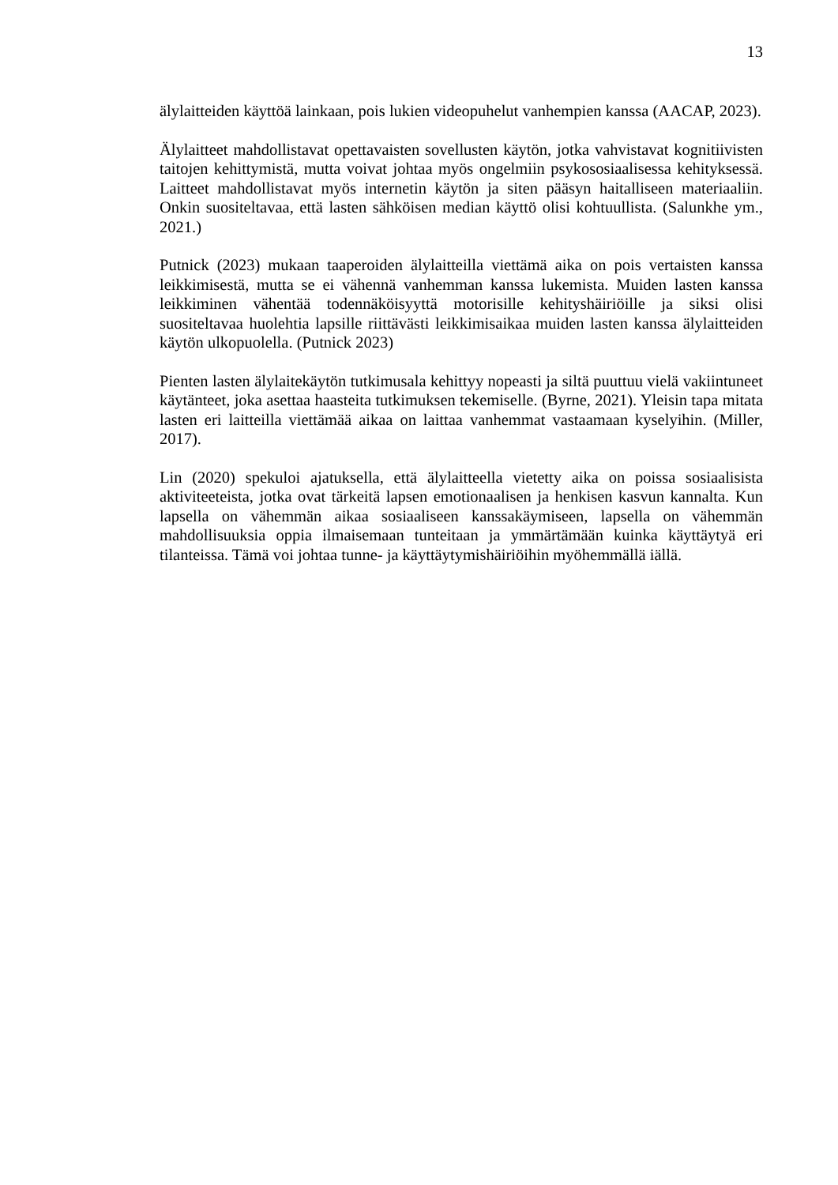13
älylaitteiden käyttöä lainkaan, pois lukien videopuhelut vanhempien kanssa (AACAP, 2023).
Älylaitteet mahdollistavat opettavaisten sovellusten käytön, jotka vahvistavat kognitiivisten taitojen kehittymistä, mutta voivat johtaa myös ongelmiin psykososiaalisessa kehityksessä. Laitteet mahdollistavat myös internetin käytön ja siten pääsyn haitalliseen materiaaliin. Onkin suositeltavaa, että lasten sähköisen median käyttö olisi kohtuullista. (Salunkhe ym., 2021.)
Putnick (2023) mukaan taaperoiden älylaitteilla viettämä aika on pois vertaisten kanssa leikkimisestä, mutta se ei vähennä vanhemman kanssa lukemista. Muiden lasten kanssa leikkiminen vähentää todennäköisyyttä motorisille kehityshäiriöille ja siksi olisi suositeltavaa huolehtia lapsille riittävästi leikkimisaikaa muiden lasten kanssa älylaitteiden käytön ulkopuolella. (Putnick 2023)
Pienten lasten älylaitekäytön tutkimusala kehittyy nopeasti ja siltä puuttuu vielä vakiintuneet käytänteet, joka asettaa haasteita tutkimuksen tekemiselle. (Byrne, 2021). Yleisin tapa mitata lasten eri laitteilla viettämää aikaa on laittaa vanhemmat vastaamaan kyselyihin. (Miller, 2017).
Lin (2020) spekuloi ajatuksella, että älylaitteella vietetty aika on poissa sosiaalisista aktiviteeteista, jotka ovat tärkeitä lapsen emotionaalisen ja henkisen kasvun kannalta. Kun lapsella on vähemmän aikaa sosiaaliseen kanssakäymiseen, lapsella on vähemmän mahdollisuuksia oppia ilmaisemaan tunteitaan ja ymmärtämään kuinka käyttäytyä eri tilanteissa. Tämä voi johtaa tunne- ja käyttäytymishäiriöihin myöhemmällä iällä.